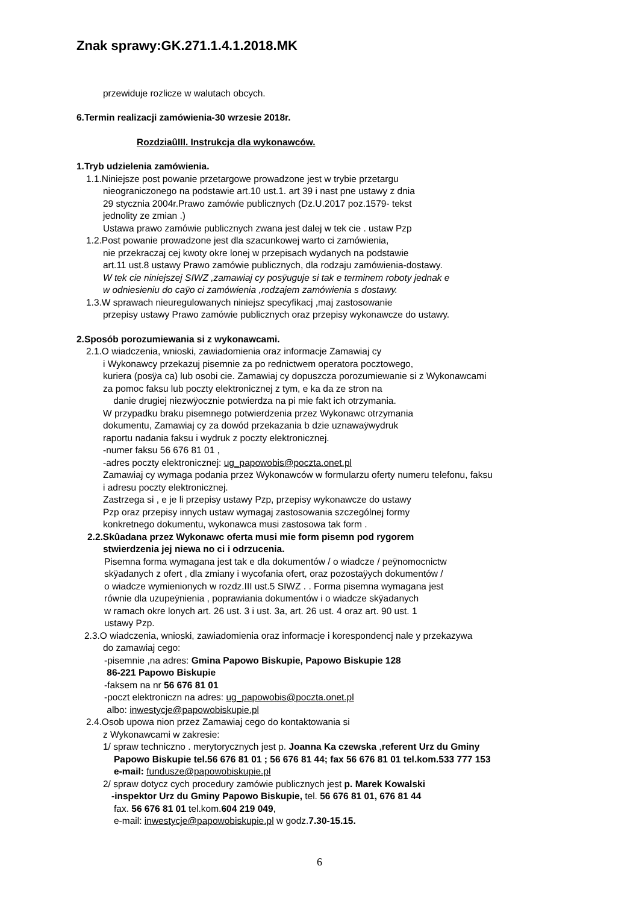Znak sprawy:GK.271.1.4.1.2018.MK
przewiduje rozlicze w walutach obcych.
6.Termin realizacji zamówienia-30 wrzesie 2018r.
RozdziaûIII. Instrukcja dla wykonawców.
1.Tryb udzielenia zamówienia.
1.1.Niniejsze post powanie przetargowe prowadzone jest w trybie przetargu
nieograniczonego na podstawie art.10 ust.1. art 39 i nast pne ustawy z dnia
29 stycznia 2004r.Prawo zamówie publicznych (Dz.U.2017 poz.1579- tekst
jednolity ze zmian .)
Ustawa prawo zamówie publicznych zwana jest dalej w tek cie . ustaw Pzp
1.2.Post powanie prowadzone jest dla szacunkowej warto ci zamówienia,
nie przekraczaj cej kwoty okre lonej w przepisach wydanych na podstawie
art.11 ust.8 ustawy Prawo zamówie publicznych, dla rodzaju zamówienia-dostawy.
W tek cie niniejszej SIWZ ,zamawiaj cy posÿuguje si tak e terminem roboty jednak e
w odniesieniu do caÿo ci zamówienia ,rodzajem zamówienia s dostawy.
1.3.W sprawach nieuregulowanych niniejsz specyfikacj ,maj zastosowanie
przepisy ustawy Prawo zamówie publicznych oraz przepisy wykonawcze do ustawy.
2.Sposób porozumiewania si z wykonawcami.
2.1.O wiadczenia, wnioski, zawiadomienia oraz informacje Zamawiaj cy
i Wykonawcy przekazuj pisemnie za po rednictwem operatora pocztowego,
kuriera (posÿa ca) lub osobi cie. Zamawiaj cy dopuszcza porozumiewanie si z Wykonawcami
za pomoc faksu lub poczty elektronicznej z tym, e ka da ze stron na
danie drugiej niezwÿocznie potwierdza na pi mie fakt ich otrzymania.
W przypadku braku pisemnego potwierdzenia przez Wykonawc otrzymania
dokumentu, Zamawiaj cy za dowód przekazania b dzie uznawaÿwydruk
raportu nadania faksu i wydruk z poczty elektronicznej.
-numer faksu 56 676 81 01 ,
-adres poczty elektronicznej: ug_papowobis@poczta.onet.pl
Zamawiaj cy wymaga podania przez Wykonawców w formularzu oferty numeru telefonu, faksu
i adresu poczty elektronicznej.
Zastrzega si , e je li przepisy ustawy Pzp, przepisy wykonawcze do ustawy
Pzp oraz przepisy innych ustaw wymagaj zastosowania szczególnej formy
konkretnego dokumentu, wykonawca musi zastosowa tak form .
2.2.Skûadana przez Wykonawc oferta musi mie form pisemn pod rygorem
stwierdzenia jej niewa no ci i odrzucenia.
Pisemna forma wymagana jest tak e dla dokumentów / o wiadcze / peÿnomocnictw
skÿadanych z ofert , dla zmiany i wycofania ofert, oraz pozostaÿych dokumentów /
o wiadcze wymienionych w rozdz.III ust.5 SIWZ . . Forma pisemna wymagana jest
równie dla uzupeÿnienia , poprawiania dokumentów i o wiadcze skÿadanych
w ramach okre lonych art. 26 ust. 3 i ust. 3a, art. 26 ust. 4 oraz art. 90 ust. 1
ustawy Pzp.
2.3.O wiadczenia, wnioski, zawiadomienia oraz informacje i korespondencj nale y przekazywa
do zamawiaj cego:
-pisemnie ,na adres: Gmina Papowo Biskupie, Papowo Biskupie 128
86-221 Papowo Biskupie
-faksem na nr 56 676 81 01
-poczt elektroniczn na adres: ug_papowobis@poczta.onet.pl
albo: inwestycje@papowobiskupie.pl
2.4.Osob upowa nion przez Zamawiaj cego do kontaktowania si
z Wykonawcami w zakresie:
1/ spraw techniczno . merytorycznych jest p. Joanna Ka czewska ,referent Urz du Gminy
Papowo Biskupie tel.56 676 81 01 ; 56 676 81 44; fax 56 676 81 01 tel.kom.533 777 153
e-mail: fundusze@papowobiskupie.pl
2/ spraw dotycz cych procedury zamówie publicznych jest p. Marek Kowalski
-inspektor Urz du Gminy Papowo Biskupie, tel. 56 676 81 01, 676 81 44
fax. 56 676 81 01 tel.kom.604 219 049,
e-mail: inwestycje@papowobiskupie.pl w godz.7.30-15.15.
6